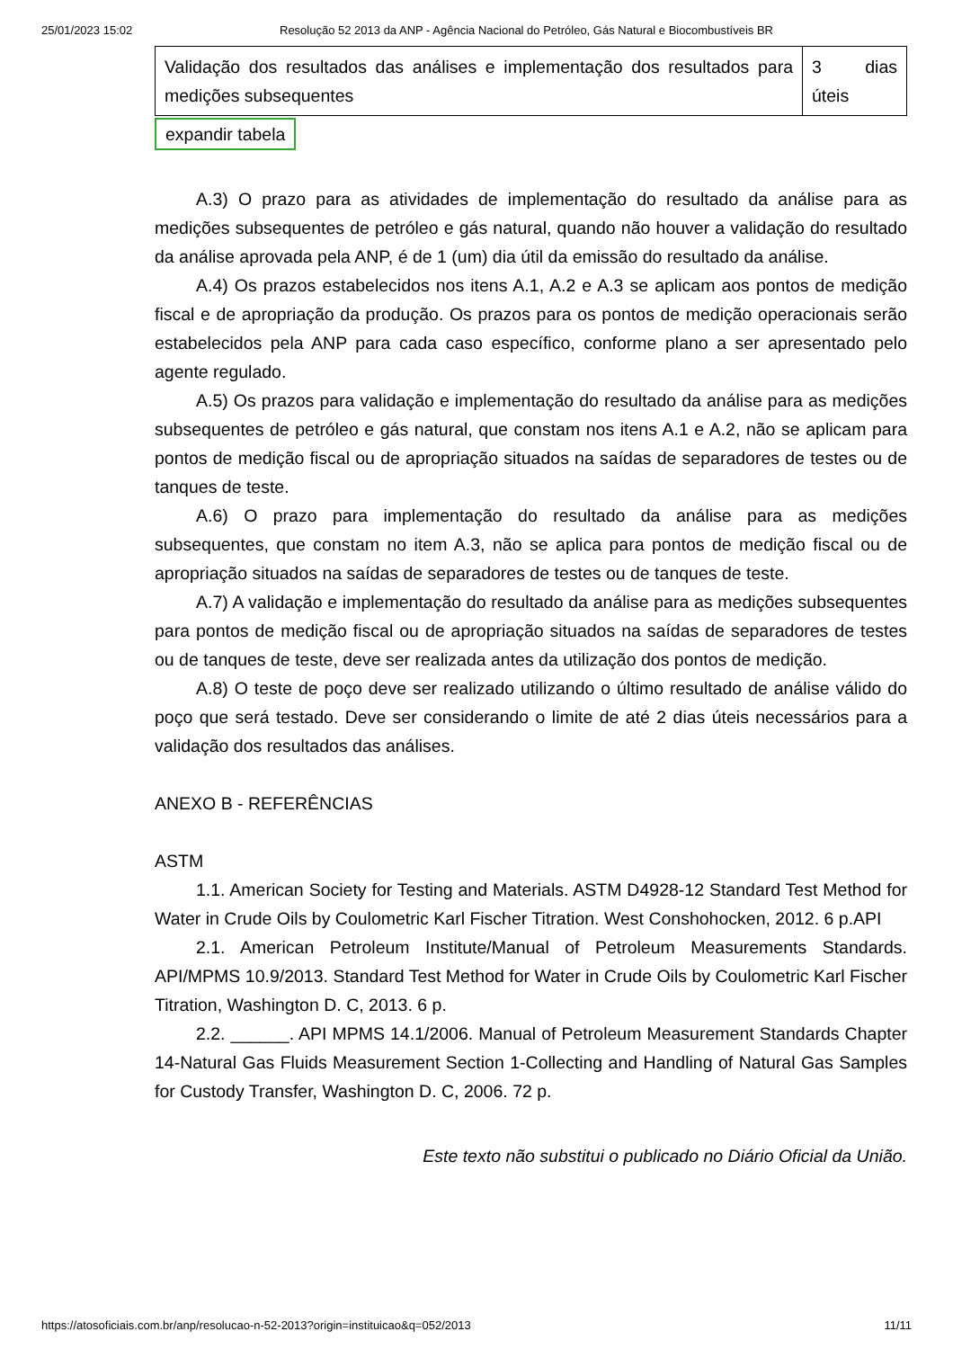25/01/2023 15:02 Resolução 52 2013 da ANP - Agência Nacional do Petróleo, Gás Natural e Biocombustíveis BR
| Validação dos resultados das análises e implementação dos resultados para medições subsequentes | 3 dias úteis |
expandir tabela
A.3) O prazo para as atividades de implementação do resultado da análise para as medições subsequentes de petróleo e gás natural, quando não houver a validação do resultado da análise aprovada pela ANP, é de 1 (um) dia útil da emissão do resultado da análise.
A.4) Os prazos estabelecidos nos itens A.1, A.2 e A.3 se aplicam aos pontos de medição fiscal e de apropriação da produção. Os prazos para os pontos de medição operacionais serão estabelecidos pela ANP para cada caso específico, conforme plano a ser apresentado pelo agente regulado.
A.5) Os prazos para validação e implementação do resultado da análise para as medições subsequentes de petróleo e gás natural, que constam nos itens A.1 e A.2, não se aplicam para pontos de medição fiscal ou de apropriação situados na saídas de separadores de testes ou de tanques de teste.
A.6) O prazo para implementação do resultado da análise para as medições subsequentes, que constam no item A.3, não se aplica para pontos de medição fiscal ou de apropriação situados na saídas de separadores de testes ou de tanques de teste.
A.7) A validação e implementação do resultado da análise para as medições subsequentes para pontos de medição fiscal ou de apropriação situados na saídas de separadores de testes ou de tanques de teste, deve ser realizada antes da utilização dos pontos de medição.
A.8) O teste de poço deve ser realizado utilizando o último resultado de análise válido do poço que será testado. Deve ser considerando o limite de até 2 dias úteis necessários para a validação dos resultados das análises.
ANEXO B - REFERÊNCIAS
ASTM
1.1. American Society for Testing and Materials. ASTM D4928-12 Standard Test Method for Water in Crude Oils by Coulometric Karl Fischer Titration. West Conshohocken, 2012. 6 p.API
2.1. American Petroleum Institute/Manual of Petroleum Measurements Standards. API/MPMS 10.9/2013. Standard Test Method for Water in Crude Oils by Coulometric Karl Fischer Titration, Washington D. C, 2013. 6 p.
2.2. ______. API MPMS 14.1/2006. Manual of Petroleum Measurement Standards Chapter 14-Natural Gas Fluids Measurement Section 1-Collecting and Handling of Natural Gas Samples for Custody Transfer, Washington D. C, 2006. 72 p.
Este texto não substitui o publicado no Diário Oficial da União.
https://atosoficiais.com.br/anp/resolucao-n-52-2013?origin=instituicao&q=052/2013 11/11